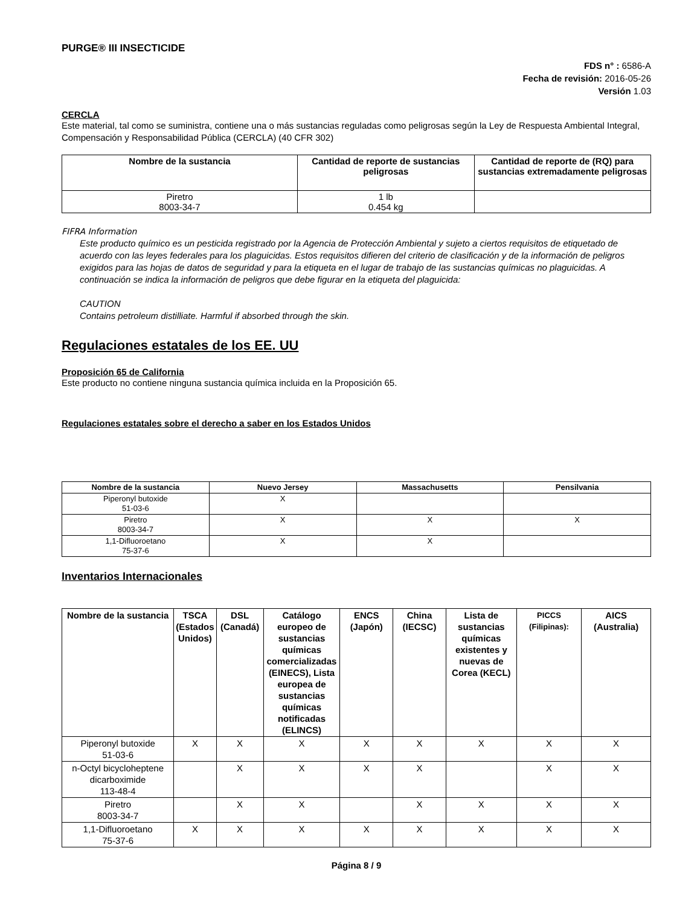PURGE® III INSECTICIDE
FDS n° : 6586-A
Fecha de revisión: 2016-05-26
Versión 1.03
CERCLA
Este material, tal como se suministra, contiene una o más sustancias reguladas como peligrosas según la Ley de Respuesta Ambiental Integral, Compensación y Responsabilidad Pública (CERCLA) (40 CFR 302)
| Nombre de la sustancia | Cantidad de reporte de sustancias peligrosas | Cantidad de reporte de (RQ) para sustancias extremadamente peligrosas |
| --- | --- | --- |
| Piretro 8003-34-7 | 1 lb 0.454 kg | |
FIFRA Information
Este producto químico es un pesticida registrado por la Agencia de Protección Ambiental y sujeto a ciertos requisitos de etiquetado de acuerdo con las leyes federales para los plaguicidas. Estos requisitos difieren del criterio de clasificación y de la información de peligros exigidos para las hojas de datos de seguridad y para la etiqueta en el lugar de trabajo de las sustancias químicas no plaguicidas. A continuación se indica la información de peligros que debe figurar en la etiqueta del plaguicida:
CAUTION
Contains petroleum distilliate. Harmful if absorbed through the skin.
Regulaciones estatales de los EE. UU
Proposición 65 de California
Este producto no contiene ninguna sustancia química incluida en la Proposición 65.
Regulaciones estatales sobre el derecho a saber en los Estados Unidos
| Nombre de la sustancia | Nuevo Jersey | Massachusetts | Pensilvania |
| --- | --- | --- | --- |
| Piperonyl butoxide 51-03-6 | X | | |
| Piretro 8003-34-7 | X | X | X |
| 1,1-Difluoroetano 75-37-6 | X | X | |
Inventarios Internacionales
| Nombre de la sustancia | TSCA (Estados Unidos) | DSL (Canadá) | Catálogo europeo de sustancias químicas comercializadas (EINECS), Lista europea de sustancias químicas notificadas (ELINCS) | ENCS (Japón) | China (IECSC) | Lista de sustancias químicas existentes y nuevas de Corea (KECL) | PICCS (Filipinas): | AICS (Australia) |
| --- | --- | --- | --- | --- | --- | --- | --- | --- |
| Piperonyl butoxide 51-03-6 | X | X | X | X | X | X | X | X |
| n-Octyl bicycloheptene dicarboximide 113-48-4 | | X | X | X | X | | X | X |
| Piretro 8003-34-7 | | X | X | | X | X | X | X |
| 1,1-Difluoroetano 75-37-6 | X | X | X | X | X | X | X | X |
Página 8 / 9